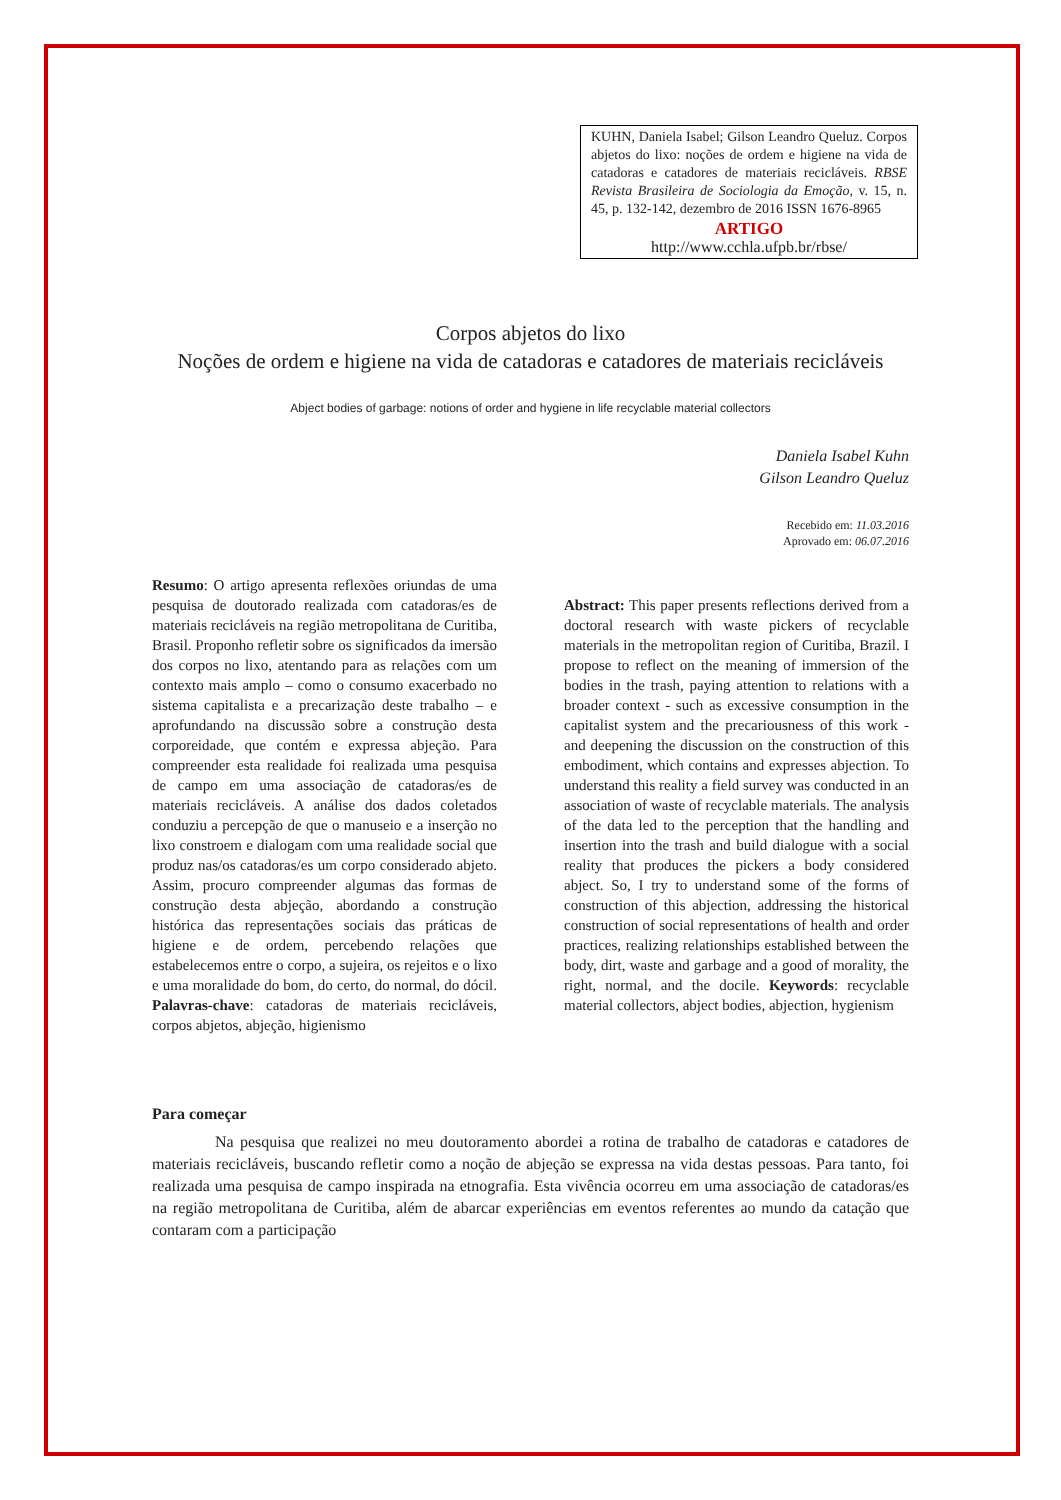KUHN, Daniela Isabel; Gilson Leandro Queluz. Corpos abjetos do lixo: noções de ordem e higiene na vida de catadoras e catadores de materiais recicláveis. RBSE Revista Brasileira de Sociologia da Emoção, v. 15, n. 45, p. 132-142, dezembro de 2016 ISSN 1676-8965
ARTIGO
http://www.cchla.ufpb.br/rbse/
Corpos abjetos do lixo
Noções de ordem e higiene na vida de catadoras e catadores de materiais recicláveis
Abject bodies of garbage: notions of order and hygiene in life recyclable material collectors
Daniela Isabel Kuhn
Gilson Leandro Queluz
Recebido em: 11.03.2016
Aprovado em: 06.07.2016
Resumo: O artigo apresenta reflexões oriundas de uma pesquisa de doutorado realizada com catadoras/es de materiais recicláveis na região metropolitana de Curitiba, Brasil. Proponho refletir sobre os significados da imersão dos corpos no lixo, atentando para as relações com um contexto mais amplo – como o consumo exacerbado no sistema capitalista e a precarização deste trabalho – e aprofundando na discussão sobre a construção desta corporeidade, que contém e expressa abjeção. Para compreender esta realidade foi realizada uma pesquisa de campo em uma associação de catadoras/es de materiais recicláveis. A análise dos dados coletados conduziu a percepção de que o manuseio e a inserção no lixo constroem e dialogam com uma realidade social que produz nas/os catadoras/es um corpo considerado abjeto. Assim, procuro compreender algumas das formas de construção desta abjeção, abordando a construção histórica das representações sociais das práticas de higiene e de ordem, percebendo relações que estabelecemos entre o corpo, a sujeira, os rejeitos e o lixo e uma moralidade do bom, do certo, do normal, do dócil. Palavras-chave: catadoras de materiais recicláveis, corpos abjetos, abjeção, higienismo
Abstract: This paper presents reflections derived from a doctoral research with waste pickers of recyclable materials in the metropolitan region of Curitiba, Brazil. I propose to reflect on the meaning of immersion of the bodies in the trash, paying attention to relations with a broader context - such as excessive consumption in the capitalist system and the precariousness of this work - and deepening the discussion on the construction of this embodiment, which contains and expresses abjection. To understand this reality a field survey was conducted in an association of waste of recyclable materials. The analysis of the data led to the perception that the handling and insertion into the trash and build dialogue with a social reality that produces the pickers a body considered abject. So, I try to understand some of the forms of construction of this abjection, addressing the historical construction of social representations of health and order practices, realizing relationships established between the body, dirt, waste and garbage and a good of morality, the right, normal, and the docile. Keywords: recyclable material collectors, abject bodies, abjection, hygienism
Para começar
Na pesquisa que realizei no meu doutoramento abordei a rotina de trabalho de catadoras e catadores de materiais recicláveis, buscando refletir como a noção de abjeção se expressa na vida destas pessoas. Para tanto, foi realizada uma pesquisa de campo inspirada na etnografia. Esta vivência ocorreu em uma associação de catadoras/es na região metropolitana de Curitiba, além de abarcar experiências em eventos referentes ao mundo da catação que contaram com a participação